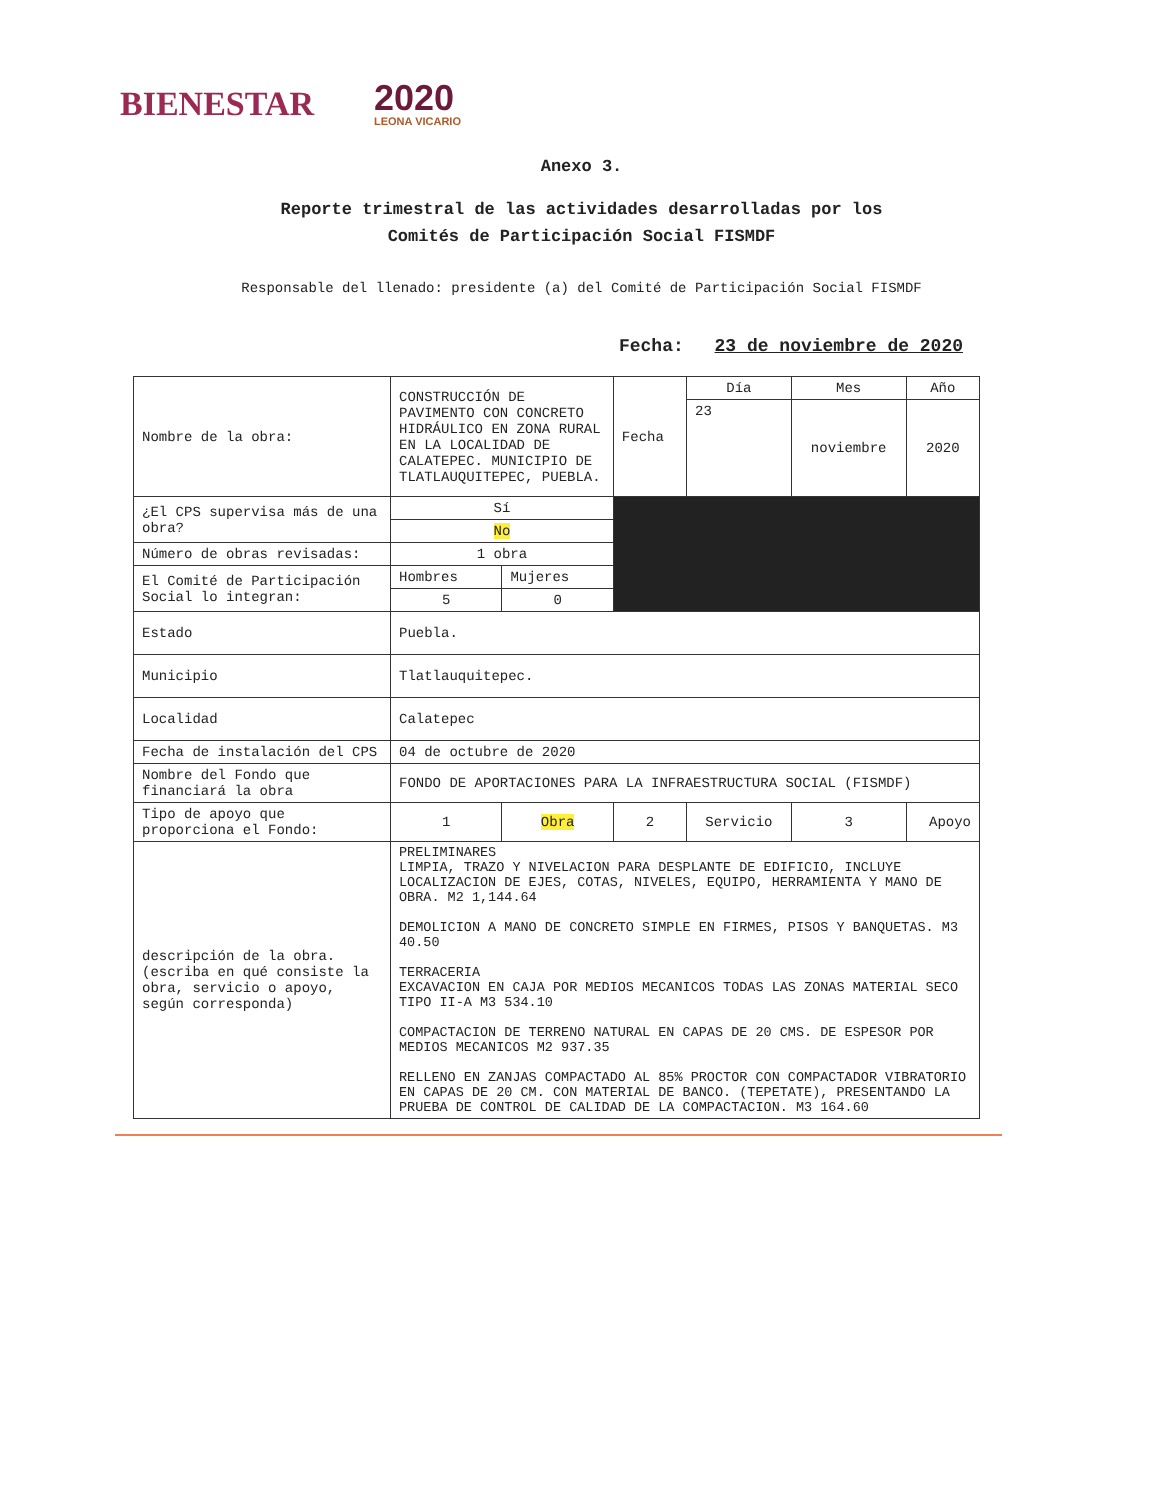BIENESTAR
2020
LEONA VICARIO
Anexo 3.
Reporte trimestral de las actividades desarrolladas por los
Comités de Participación Social FISMDF
Responsable del llenado: presidente (a) del Comité de Participación Social FISMDF
Fecha: 23 de noviembre de 2020
| Nombre de la obra: | CONSTRUCCIÓN DE PAVIMENTO CON CONCRETO HIDRÁULICO EN ZONA RURAL EN LA LOCALIDAD DE CALATEPEC. MUNICIPIO DE TLATLAUQUITEPEC, PUEBLA. | | Fecha | Día | Mes | Año |
| | | | | 23 | noviembre | 2020 |
| ¿El CPS supervisa más de una obra? | Sí | | | | | |
| | No | | | | | |
| Número de obras revisadas: | 1 obra | | | | | |
| El Comité de Participación Social lo integran: | Hombres | Mujeres | | | | |
| | 5 | 0 | | | | |
| Estado | Puebla. | | | | | |
| Municipio | Tlatlauquitepec. | | | | | |
| Localidad | Calatepec | | | | | |
| Fecha de instalación del CPS | 04 de octubre de 2020 | | | | | |
| Nombre del Fondo que financiará la obra | FONDO DE APORTACIONES PARA LA INFRAESTRUCTURA SOCIAL (FISMDF) | | | | | |
| Tipo de apoyo que proporciona el Fondo: | 1 | Obra | 2 | Servicio | 3 | Apoyo |
| descripción de la obra. (escriba en qué consiste la obra, servicio o apoyo, según corresponda) | PRELIMINARES LIMPIA, TRAZO Y NIVELACION PARA DESPLANTE DE EDIFICIO, INCLUYE LOCALIZACION DE EJES, COTAS, NIVELES, EQUIPO, HERRAMIENTA Y MANO DE OBRA. M2 1,144.64 DEMOLICION A MANO DE CONCRETO SIMPLE EN FIRMES, PISOS Y BANQUETAS. M3 40.50 TERRACERIA EXCAVACION EN CAJA POR MEDIOS MECANICOS TODAS LAS ZONAS MATERIAL SECO TIPO II-A M3 534.10 COMPACTACION DE TERRENO NATURAL EN CAPAS DE 20 CMS. DE ESPESOR POR MEDIOS MECANICOS M2 937.35 RELLENO EN ZANJAS COMPACTADO AL 85% PROCTOR CON COMPACTADOR VIBRATORIO EN CAPAS DE 20 CM. CON MATERIAL DE BANCO. (TEPETATE), PRESENTANDO LA PRUEBA DE CONTROL DE CALIDAD DE LA COMPACTACION. M3 164.60 | | | | | |